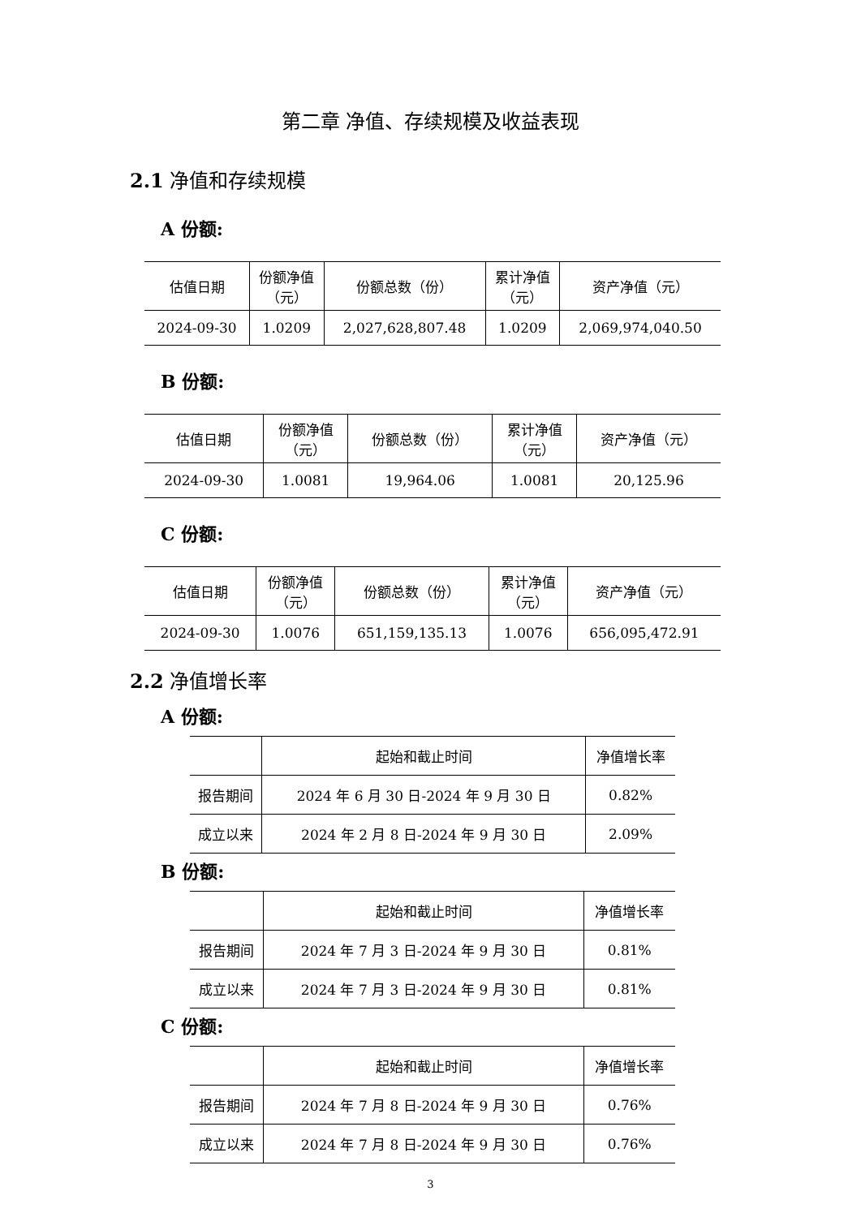第二章 净值、存续规模及收益表现
2.1 净值和存续规模
A 份额:
| 估值日期 | 份额净值 （元） | 份额总数（份） | 累计净值 （元） | 资产净值（元） |
| --- | --- | --- | --- | --- |
| 2024-09-30 | 1.0209 | 2,027,628,807.48 | 1.0209 | 2,069,974,040.50 |
B 份额:
| 估值日期 | 份额净值 （元） | 份额总数（份） | 累计净值 （元） | 资产净值（元） |
| --- | --- | --- | --- | --- |
| 2024-09-30 | 1.0081 | 19,964.06 | 1.0081 | 20,125.96 |
C 份额:
| 估值日期 | 份额净值 （元） | 份额总数（份） | 累计净值 （元） | 资产净值（元） |
| --- | --- | --- | --- | --- |
| 2024-09-30 | 1.0076 | 651,159,135.13 | 1.0076 | 656,095,472.91 |
2.2 净值增长率
A 份额:
| | 起始和截止时间 | 净值增长率 |
| --- | --- | --- |
| 报告期间 | 2024 年 6 月 30 日-2024 年 9 月 30 日 | 0.82% |
| 成立以来 | 2024 年 2 月 8 日-2024 年 9 月 30 日 | 2.09% |
B 份额:
| | 起始和截止时间 | 净值增长率 |
| --- | --- | --- |
| 报告期间 | 2024 年 7 月 3 日-2024 年 9 月 30 日 | 0.81% |
| 成立以来 | 2024 年 7 月 3 日-2024 年 9 月 30 日 | 0.81% |
C 份额:
| | 起始和截止时间 | 净值增长率 |
| --- | --- | --- |
| 报告期间 | 2024 年 7 月 8 日-2024 年 9 月 30 日 | 0.76% |
| 成立以来 | 2024 年 7 月 8 日-2024 年 9 月 30 日 | 0.76% |
3